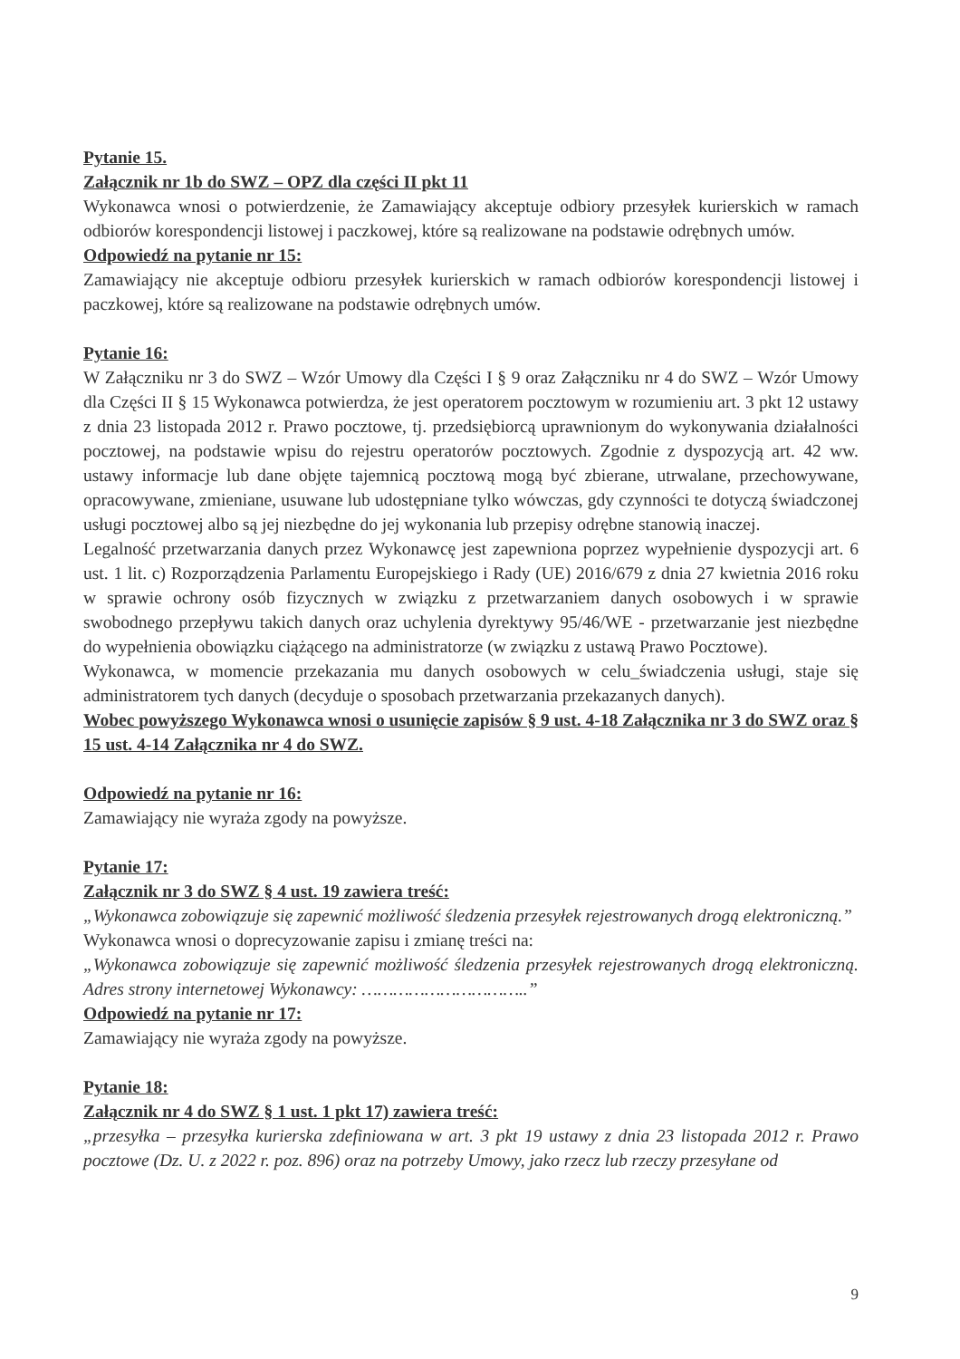Pytanie 15.
Załącznik nr 1b do SWZ – OPZ dla części II pkt 11
Wykonawca wnosi o potwierdzenie, że Zamawiający akceptuje odbiory przesyłek kurierskich w ramach odbiorów korespondencji listowej i paczkowej, które są realizowane na podstawie odrębnych umów.
Odpowiedź na pytanie nr 15:
Zamawiający nie akceptuje odbioru przesyłek kurierskich w ramach odbiorów korespondencji listowej i paczkowej, które są realizowane na podstawie odrębnych umów.
Pytanie 16:
W Załączniku nr 3 do SWZ – Wzór Umowy dla Części I § 9 oraz Załączniku nr 4 do SWZ – Wzór Umowy dla Części II § 15 Wykonawca potwierdza, że jest operatorem pocztowym w rozumieniu art. 3 pkt 12 ustawy z dnia 23 listopada 2012 r. Prawo pocztowe, tj. przedsiębiorcą uprawnionym do wykonywania działalności pocztowej, na podstawie wpisu do rejestru operatorów pocztowych. Zgodnie z dyspozycją art. 42 ww. ustawy informacje lub dane objęte tajemnicą pocztową mogą być zbierane, utrwalane, przechowywane, opracowywane, zmieniane, usuwane lub udostępniane tylko wówczas, gdy czynności te dotyczą świadczonej usługi pocztowej albo są jej niezbędne do jej wykonania lub przepisy odrębne stanowią inaczej.
Legalność przetwarzania danych przez Wykonawcę jest zapewniona poprzez wypełnienie dyspozycji art. 6 ust. 1 lit. c) Rozporządzenia Parlamentu Europejskiego i Rady (UE) 2016/679 z dnia 27 kwietnia 2016 roku w sprawie ochrony osób fizycznych w związku z przetwarzaniem danych osobowych i w sprawie swobodnego przepływu takich danych oraz uchylenia dyrektywy 95/46/WE - przetwarzanie jest niezbędne do wypełnienia obowiązku ciążącego na administratorze (w związku z ustawą Prawo Pocztowe).
Wykonawca, w momencie przekazania mu danych osobowych w celu_świadczenia usługi, staje się administratorem tych danych (decyduje o sposobach przetwarzania przekazanych danych).
Wobec powyższego Wykonawca wnosi o usunięcie zapisów § 9 ust. 4-18 Załącznika nr 3 do SWZ oraz § 15 ust. 4-14 Załącznika nr 4 do SWZ.
Odpowiedź na pytanie nr 16:
Zamawiający nie wyraża zgody na powyższe.
Pytanie 17:
Załącznik nr 3 do SWZ § 4 ust. 19 zawiera treść:
„Wykonawca zobowiązuje się zapewnić możliwość śledzenia przesyłek rejestrowanych drogą elektroniczną.”
Wykonawca wnosi o doprecyzowanie zapisu i zmianę treści na:
„Wykonawca zobowiązuje się zapewnić możliwość śledzenia przesyłek rejestrowanych drogą elektroniczną. Adres strony internetowej Wykonawcy: …………………………..”
Odpowiedź na pytanie nr 17:
Zamawiający nie wyraża zgody na powyższe.
Pytanie 18:
Załącznik nr 4 do SWZ § 1 ust. 1 pkt 17) zawiera treść:
„przesyłka – przesyłka kurierska zdefiniowana w art. 3 pkt 19 ustawy z dnia 23 listopada 2012 r. Prawo pocztowe (Dz. U. z 2022 r. poz. 896) oraz na potrzeby Umowy, jako rzecz lub rzeczy przesyłane od
9